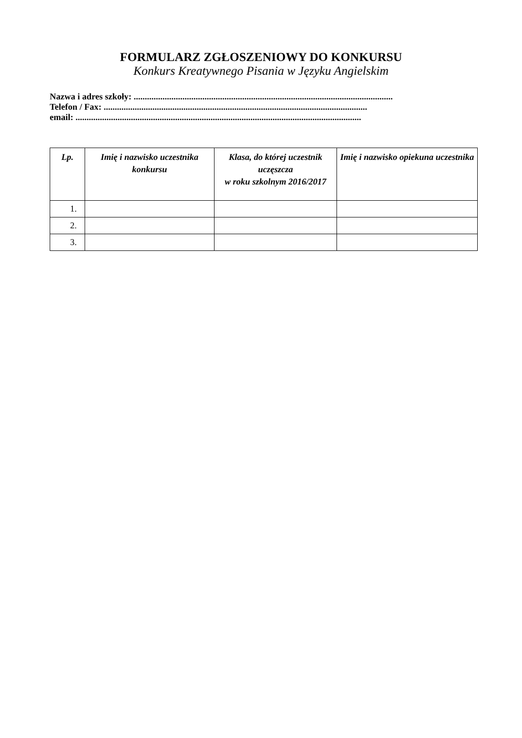FORMULARZ ZGŁOSZENIOWY DO KONKURSU
Konkurs Kreatywnego Pisania w Języku Angielskim
Nazwa i adres szkoły: .....................................................................................................................
Telefon / Fax: .......................................................................................................................
email: .................................................................................................................................
| Lp. | Imię i nazwisko uczestnika konkursu | Klasa, do której uczestnik uczęszcza w roku szkolnym 2016/2017 | Imię i nazwisko opiekuna uczestnika |
| --- | --- | --- | --- |
| 1. | | | |
| 2. | | | |
| 3. | | | |